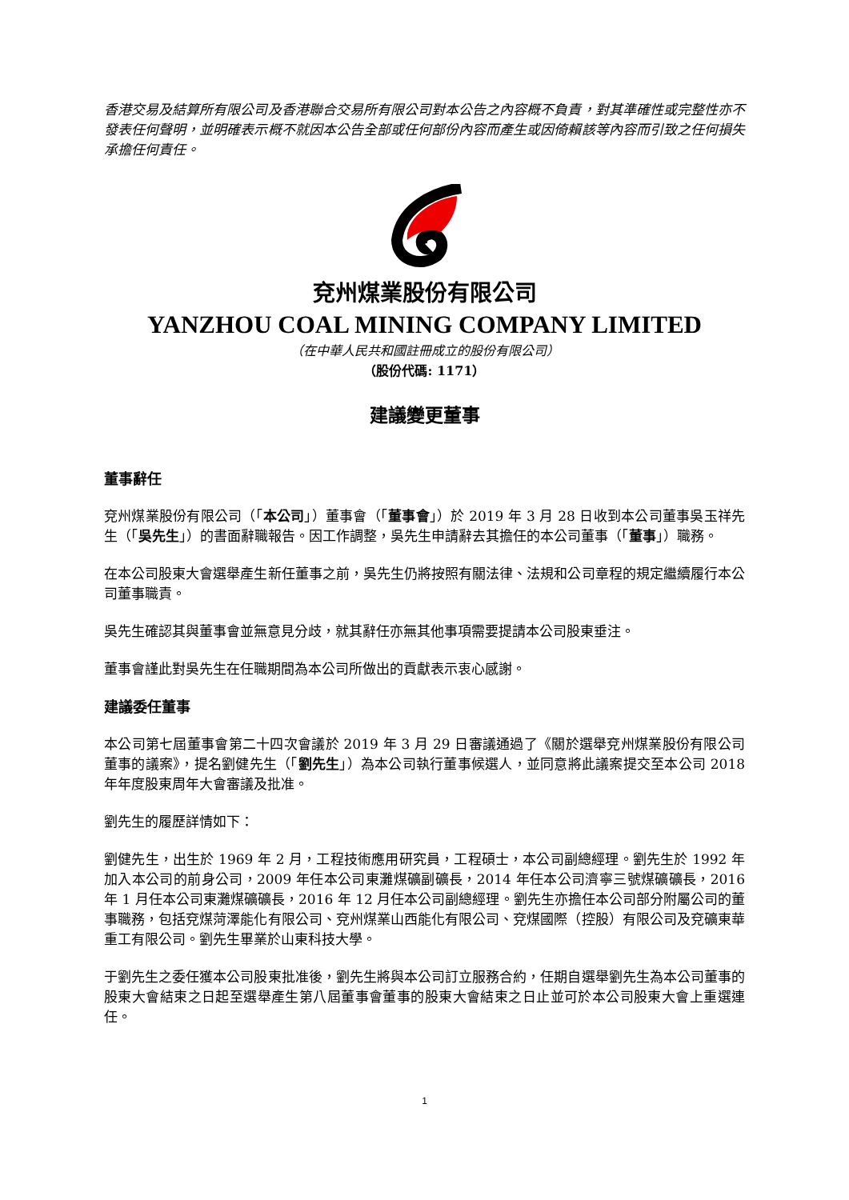香港交易及結算所有限公司及香港聯合交易所有限公司對本公告之內容概不負責，對其準確性或完整性亦不發表任何聲明，並明確表示概不就因本公告全部或任何部份內容而產生或因倚賴該等內容而引致之任何損失承擔任何責任。
兗州煤業股份有限公司
YANZHOU COAL MINING COMPANY LIMITED
（在中華人民共和國註冊成立的股份有限公司）
（股份代碼: 1171）
建議變更董事
董事辭任
兗州煤業股份有限公司（「本公司」）董事會（「董事會」）於 2019 年 3 月 28 日收到本公司董事吳玉祥先生（「吳先生」）的書面辭職報告。因工作調整，吳先生申請辭去其擔任的本公司董事（「董事」）職務。
在本公司股東大會選舉產生新任董事之前，吳先生仍將按照有關法律、法規和公司章程的規定繼續履行本公司董事職責。
吳先生確認其與董事會並無意見分歧，就其辭任亦無其他事項需要提請本公司股東垂注。
董事會謹此對吳先生在任職期間為本公司所做出的貢獻表示衷心感謝。
建議委任董事
本公司第七屆董事會第二十四次會議於 2019 年 3 月 29 日審議通過了《關於選舉兗州煤業股份有限公司董事的議案》，提名劉健先生（「劉先生」）為本公司執行董事候選人，並同意將此議案提交至本公司 2018 年年度股東周年大會審議及批准。
劉先生的履歷詳情如下：
劉健先生，出生於 1969 年 2 月，工程技術應用研究員，工程碩士，本公司副總經理。劉先生於 1992 年加入本公司的前身公司，2009 年任本公司東灘煤礦副礦長，2014 年任本公司濟寧三號煤礦礦長，2016 年 1 月任本公司東灘煤礦礦長，2016 年 12 月任本公司副總經理。劉先生亦擔任本公司部分附屬公司的董事職務，包括兗煤菏澤能化有限公司、兗州煤業山西能化有限公司、兗煤國際（控股）有限公司及兗礦東華重工有限公司。劉先生畢業於山東科技大學。
于劉先生之委任獲本公司股東批准後，劉先生將與本公司訂立服務合約，任期自選舉劉先生為本公司董事的股東大會結束之日起至選舉產生第八屆董事會董事的股東大會結束之日止並可於本公司股東大會上重選連任。
1